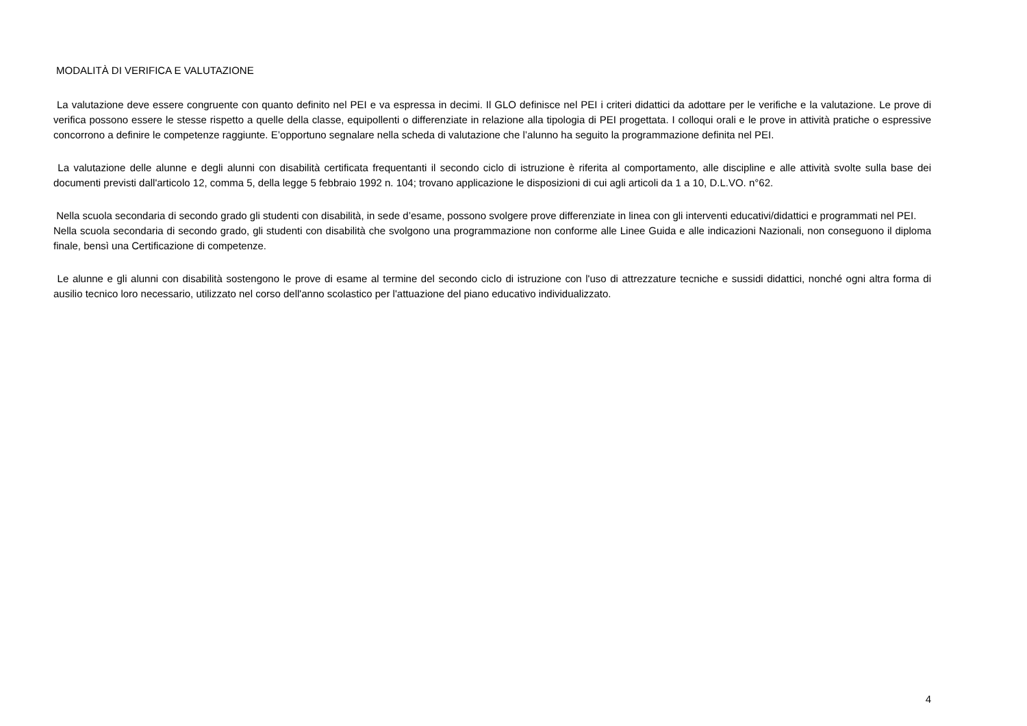MODALITÀ DI VERIFICA E VALUTAZIONE
La valutazione deve essere congruente con quanto definito nel PEI e va espressa in decimi. Il GLO definisce nel PEI i criteri didattici da adottare per le verifiche e la valutazione. Le prove di verifica possono essere le stesse rispetto a quelle della classe, equipollenti o differenziate in relazione alla tipologia di PEI progettata. I colloqui orali e le prove in attività pratiche o espressive concorrono a definire le competenze raggiunte. E’opportuno segnalare nella scheda di valutazione che l’alunno ha seguito la programmazione definita nel PEI.
La valutazione delle alunne e degli alunni con disabilità certificata frequentanti il secondo ciclo di istruzione è riferita al comportamento, alle discipline e alle attività svolte sulla base dei documenti previsti dall'articolo 12, comma 5, della legge 5 febbraio 1992 n. 104; trovano applicazione le disposizioni di cui agli articoli da 1 a 10, D.L.VO. n°62.
Nella scuola secondaria di secondo grado gli studenti con disabilità, in sede d’esame, possono svolgere prove differenziate in linea con gli interventi educativi/didattici e programmati nel PEI.
Nella scuola secondaria di secondo grado, gli studenti con disabilità che svolgono una programmazione non conforme alle Linee Guida e alle indicazioni Nazionali, non conseguono il diploma finale, bensì una Certificazione di competenze.
Le alunne e gli alunni con disabilità sostengono le prove di esame al termine del secondo ciclo di istruzione con l'uso di attrezzature tecniche e sussidi didattici, nonché ogni altra forma di ausilio tecnico loro necessario, utilizzato nel corso dell'anno scolastico per l'attuazione del piano educativo individualizzato.
4